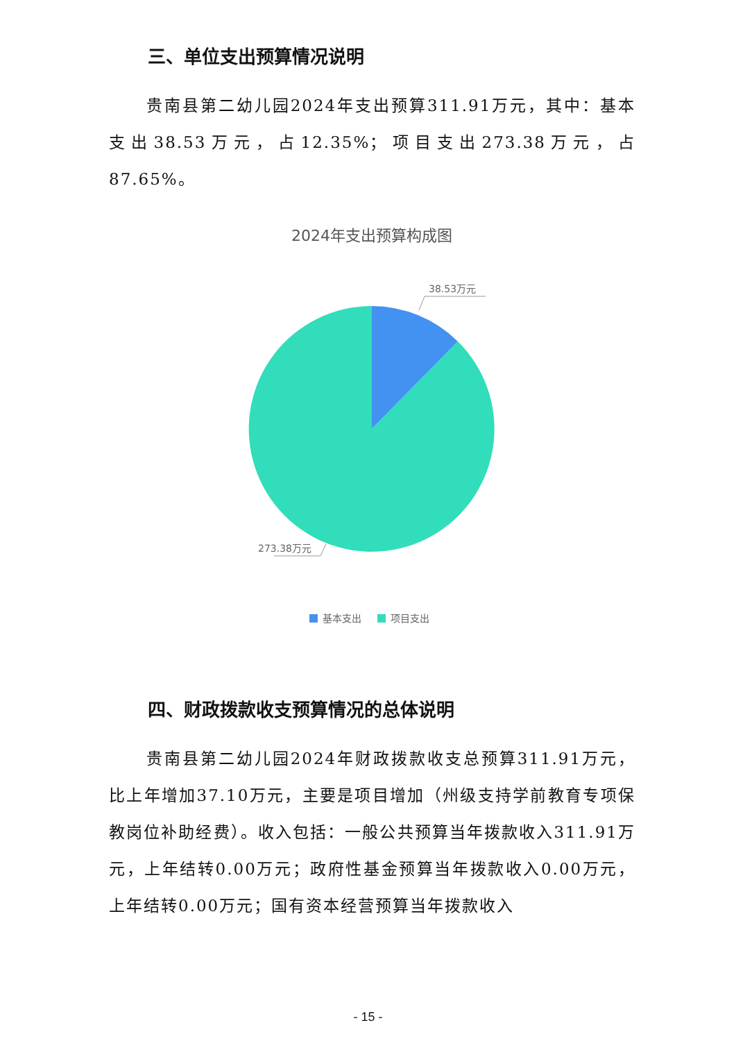三、单位支出预算情况说明
贵南县第二幼儿园2024年支出预算311.91万元，其中：基本支出38.53万元，占12.35%；项目支出273.38万元，占87.65%。
2024年支出预算构成图
38.53万元
273.38万元
基本支出
项目支出
四、财政拨款收支预算情况的总体说明
贵南县第二幼儿园2024年财政拨款收支总预算311.91万元，比上年增加37.10万元，主要是项目增加（州级支持学前教育专项保教岗位补助经费）。收入包括：一般公共预算当年拨款收入311.91万元，上年结转0.00万元；政府性基金预算当年拨款收入0.00万元，上年结转0.00万元；国有资本经营预算当年拨款收入
- 15 -